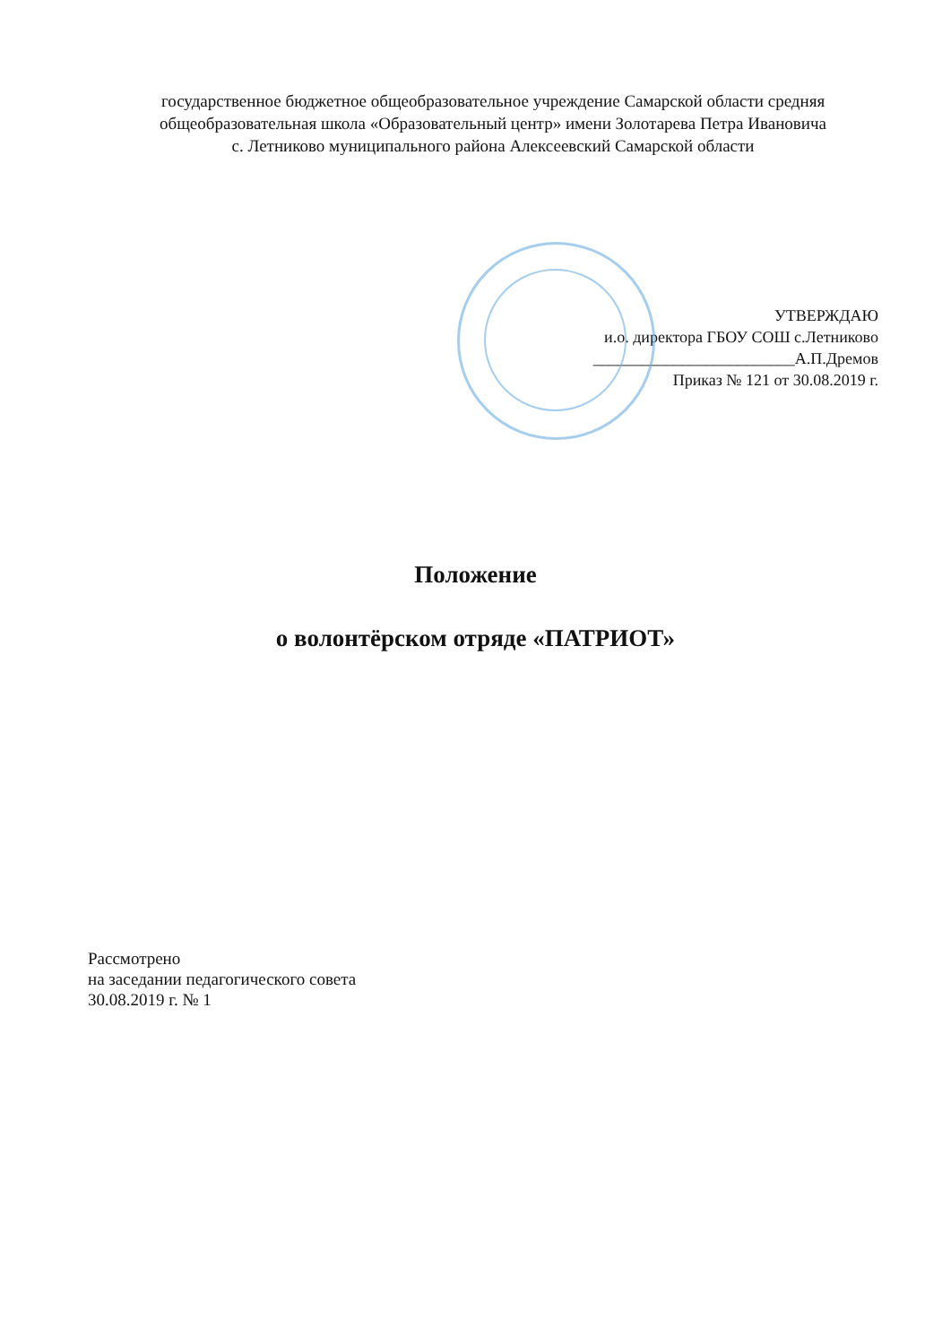государственное бюджетное общеобразовательное учреждение Самарской области средняя
общеобразовательная школа «Образовательный центр» имени Золотарева Петра Ивановича
с. Летниково муниципального района Алексеевский Самарской области
УТВЕРЖДАЮ
и.о. директора ГБОУ СОШ с.Летниково
_________________________А.П.Дремов
Приказ № 121 от 30.08.2019 г.
Положение
о волонтёрском отряде «ПАТРИОТ»
Рассмотрено
на заседании педагогического совета
30.08.2019 г. № 1